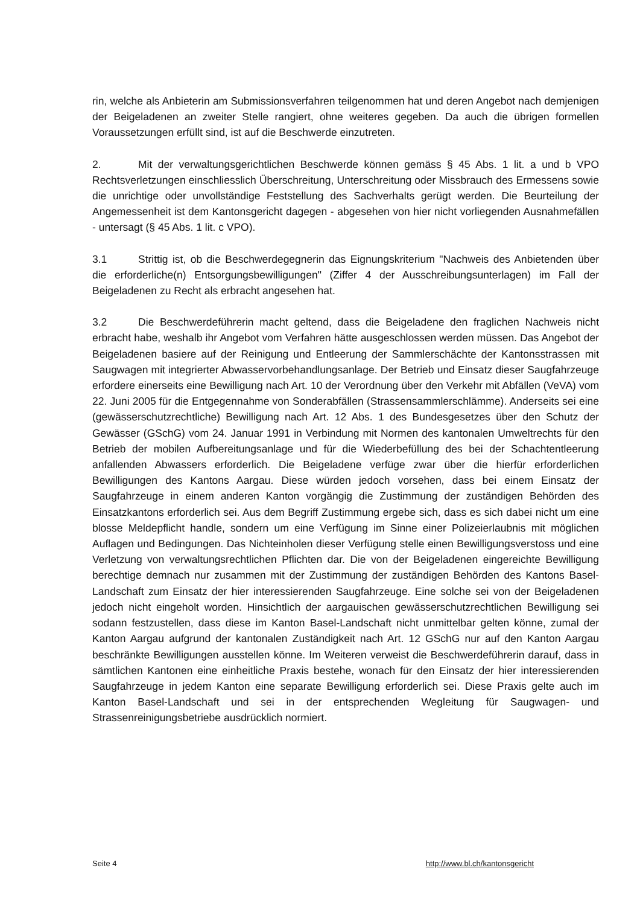rin, welche als Anbieterin am Submissionsverfahren teilgenommen hat und deren Angebot nach demjenigen der Beigeladenen an zweiter Stelle rangiert, ohne weiteres gegeben. Da auch die übrigen formellen Voraussetzungen erfüllt sind, ist auf die Beschwerde einzutreten.
2. Mit der verwaltungsgerichtlichen Beschwerde können gemäss § 45 Abs. 1 lit. a und b VPO Rechtsverletzungen einschliesslich Überschreitung, Unterschreitung oder Missbrauch des Ermessens sowie die unrichtige oder unvollständige Feststellung des Sachverhalts gerügt werden. Die Beurteilung der Angemessenheit ist dem Kantonsgericht dagegen - abgesehen von hier nicht vorliegenden Ausnahmefällen - untersagt (§ 45 Abs. 1 lit. c VPO).
3.1 Strittig ist, ob die Beschwerdegegnerin das Eignungskriterium "Nachweis des Anbietenden über die erforderliche(n) Entsorgungsbewilligungen" (Ziffer 4 der Ausschreibungsunterlagen) im Fall der Beigeladenen zu Recht als erbracht angesehen hat.
3.2 Die Beschwerdeführerin macht geltend, dass die Beigeladene den fraglichen Nachweis nicht erbracht habe, weshalb ihr Angebot vom Verfahren hätte ausgeschlossen werden müssen. Das Angebot der Beigeladenen basiere auf der Reinigung und Entleerung der Sammlerschächte der Kantonsstrassen mit Saugwagen mit integrierter Abwasservorbehandlungsanlage. Der Betrieb und Einsatz dieser Saugfahrzeuge erfordere einerseits eine Bewilligung nach Art. 10 der Verordnung über den Verkehr mit Abfällen (VeVA) vom 22. Juni 2005 für die Entgegennahme von Sonderabfällen (Strassensammlerschlämme). Anderseits sei eine (gewässerschutzrechtliche) Bewilligung nach Art. 12 Abs. 1 des Bundesgesetzes über den Schutz der Gewässer (GSchG) vom 24. Januar 1991 in Verbindung mit Normen des kantonalen Umweltrechts für den Betrieb der mobilen Aufbereitungsanlage und für die Wiederbefüllung des bei der Schachtentleerung anfallenden Abwassers erforderlich. Die Beigeladene verfüge zwar über die hierfür erforderlichen Bewilligungen des Kantons Aargau. Diese würden jedoch vorsehen, dass bei einem Einsatz der Saugfahrzeuge in einem anderen Kanton vorgängig die Zustimmung der zuständigen Behörden des Einsatzkantons erforderlich sei. Aus dem Begriff Zustimmung ergebe sich, dass es sich dabei nicht um eine blosse Meldepflicht handle, sondern um eine Verfügung im Sinne einer Polizeierlaubnis mit möglichen Auflagen und Bedingungen. Das Nichteinholen dieser Verfügung stelle einen Bewilligungsverstoss und eine Verletzung von verwaltungsrechtlichen Pflichten dar. Die von der Beigeladenen eingereichte Bewilligung berechtige demnach nur zusammen mit der Zustimmung der zuständigen Behörden des Kantons Basel-Landschaft zum Einsatz der hier interessierenden Saugfahrzeuge. Eine solche sei von der Beigeladenen jedoch nicht eingeholt worden. Hinsichtlich der aargauischen gewässerschutzrechtlichen Bewilligung sei sodann festzustellen, dass diese im Kanton Basel-Landschaft nicht unmittelbar gelten könne, zumal der Kanton Aargau aufgrund der kantonalen Zuständigkeit nach Art. 12 GSchG nur auf den Kanton Aargau beschränkte Bewilligungen ausstellen könne. Im Weiteren verweist die Beschwerdeführerin darauf, dass in sämtlichen Kantonen eine einheitliche Praxis bestehe, wonach für den Einsatz der hier interessierenden Saugfahrzeuge in jedem Kanton eine separate Bewilligung erforderlich sei. Diese Praxis gelte auch im Kanton Basel-Landschaft und sei in der entsprechenden Wegleitung für Saugwagen- und Strassenreinigungsbetriebe ausdrücklich normiert.
Seite 4 http://www.bl.ch/kantonsgericht